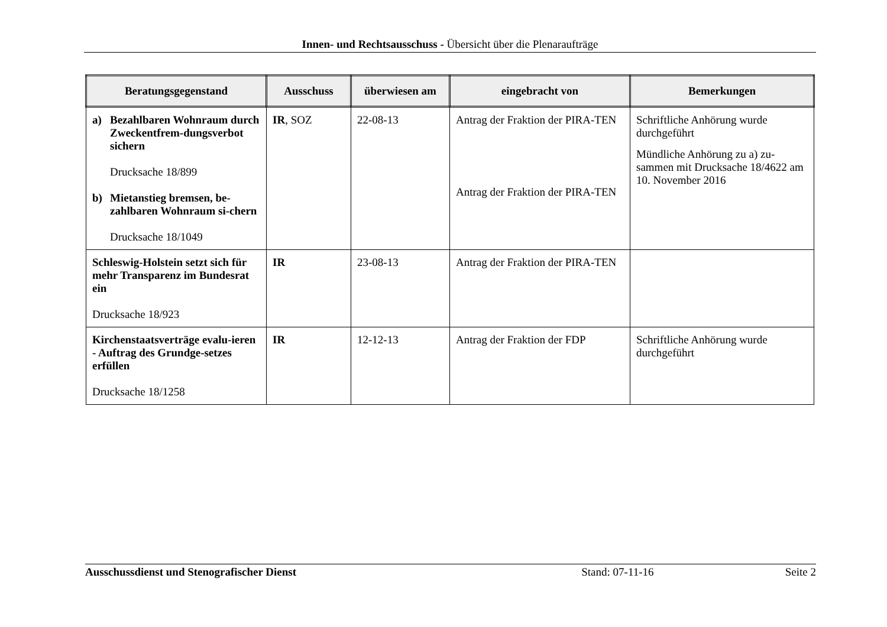Innen- und Rechtsausschuss - Übersicht über die Plenaraufträge
| Beratungsgegenstand | Ausschuss | überwiesen am | eingebracht von | Bemerkungen |
| --- | --- | --- | --- | --- |
| a) Bezahlbaren Wohnraum durch Zweckentfrem-dungsverbot sichern Drucksache 18/899 b) Mietanstieg bremsen, be-zahlbaren Wohnraum si-chern Drucksache 18/1049 | IR , SOZ | 22-08-13 | Antrag der Fraktion der PIRA-TEN Antrag der Fraktion der PIRA-TEN | Schriftliche Anhörung wurde durchgeführt Mündliche Anhörung zu a) zu-sammen mit Drucksache 18/4622 am 10. November 2016 |
| Schleswig-Holstein setzt sich für mehr Transparenz im Bundesrat ein Drucksache 18/923 | IR | 23-08-13 | Antrag der Fraktion der PIRA-TEN | |
| Kirchenstaatsverträge evalu-ieren - Auftrag des Grundge-setzes erfüllen Drucksache 18/1258 | IR | 12-12-13 | Antrag der Fraktion der FDP | Schriftliche Anhörung wurde durchgeführt |
Ausschussdienst und Stenografischer Dienst Stand: 07-11-16 Seite 2